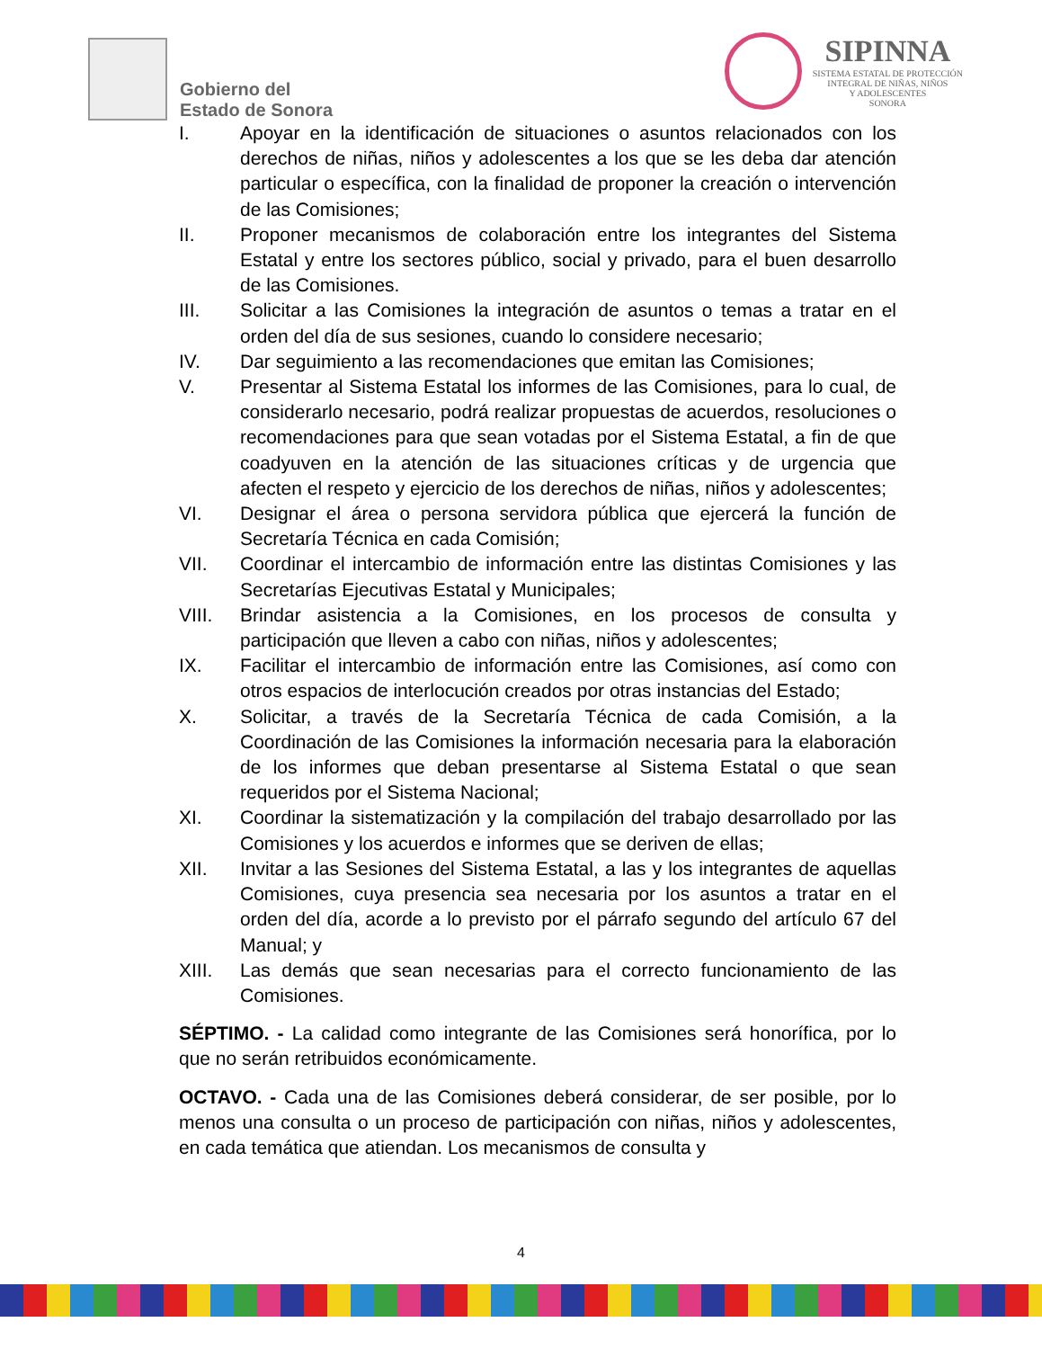Gobierno del
Estado de Sonora
SIPINNA
SISTEMA ESTATAL DE PROTECCIÓN
INTEGRAL DE NIÑAS, NIÑOS
Y ADOLESCENTES
SONORA
I. Apoyar en la identificación de situaciones o asuntos relacionados con los derechos de niñas, niños y adolescentes a los que se les deba dar atención particular o específica, con la finalidad de proponer la creación o intervención de las Comisiones;
II. Proponer mecanismos de colaboración entre los integrantes del Sistema Estatal y entre los sectores público, social y privado, para el buen desarrollo de las Comisiones.
III. Solicitar a las Comisiones la integración de asuntos o temas a tratar en el orden del día de sus sesiones, cuando lo considere necesario;
IV. Dar seguimiento a las recomendaciones que emitan las Comisiones;
V. Presentar al Sistema Estatal los informes de las Comisiones, para lo cual, de considerarlo necesario, podrá realizar propuestas de acuerdos, resoluciones o recomendaciones para que sean votadas por el Sistema Estatal, a fin de que coadyuven en la atención de las situaciones críticas y de urgencia que afecten el respeto y ejercicio de los derechos de niñas, niños y adolescentes;
VI. Designar el área o persona servidora pública que ejercerá la función de Secretaría Técnica en cada Comisión;
VII. Coordinar el intercambio de información entre las distintas Comisiones y las Secretarías Ejecutivas Estatal y Municipales;
VIII. Brindar asistencia a la Comisiones, en los procesos de consulta y participación que lleven a cabo con niñas, niños y adolescentes;
IX. Facilitar el intercambio de información entre las Comisiones, así como con otros espacios de interlocución creados por otras instancias del Estado;
X. Solicitar, a través de la Secretaría Técnica de cada Comisión, a la Coordinación de las Comisiones la información necesaria para la elaboración de los informes que deban presentarse al Sistema Estatal o que sean requeridos por el Sistema Nacional;
XI. Coordinar la sistematización y la compilación del trabajo desarrollado por las Comisiones y los acuerdos e informes que se deriven de ellas;
XII. Invitar a las Sesiones del Sistema Estatal, a las y los integrantes de aquellas Comisiones, cuya presencia sea necesaria por los asuntos a tratar en el orden del día, acorde a lo previsto por el párrafo segundo del artículo 67 del Manual; y
XIII. Las demás que sean necesarias para el correcto funcionamiento de las Comisiones.
SÉPTIMO. - La calidad como integrante de las Comisiones será honorífica, por lo que no serán retribuidos económicamente.
OCTAVO. - Cada una de las Comisiones deberá considerar, de ser posible, por lo menos una consulta o un proceso de participación con niñas, niños y adolescentes, en cada temática que atiendan. Los mecanismos de consulta y
4